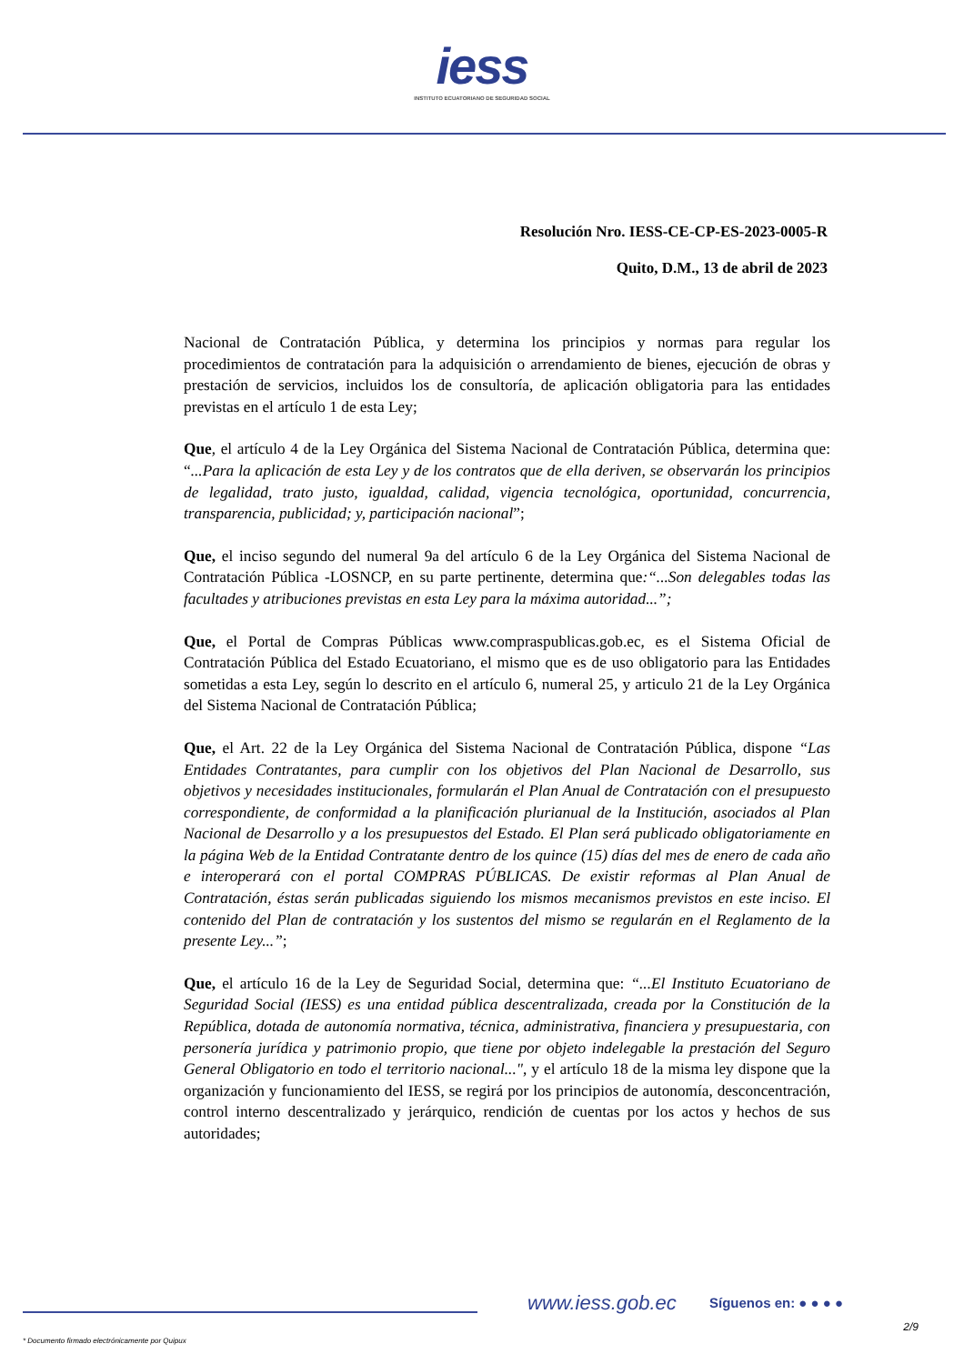iess
INSTITUTO ECUATORIANO DE SEGURIDAD SOCIAL
Resolución Nro. IESS-CE-CP-ES-2023-0005-R
Quito, D.M., 13 de abril de 2023
Nacional de Contratación Pública, y determina los principios y normas para regular los procedimientos de contratación para la adquisición o arrendamiento de bienes, ejecución de obras y prestación de servicios, incluidos los de consultoría, de aplicación obligatoria para las entidades previstas en el artículo 1 de esta Ley;
Que, el artículo 4 de la Ley Orgánica del Sistema Nacional de Contratación Pública, determina que: “...Para la aplicación de esta Ley y de los contratos que de ella deriven, se observarán los principios de legalidad, trato justo, igualdad, calidad, vigencia tecnológica, oportunidad, concurrencia, transparencia, publicidad; y, participación nacional”;
Que, el inciso segundo del numeral 9a del artículo 6 de la Ley Orgánica del Sistema Nacional de Contratación Pública -LOSNCP, en su parte pertinente, determina que:“...Son delegables todas las facultades y atribuciones previstas en esta Ley para la máxima autoridad...”;
Que, el Portal de Compras Públicas www.compraspublicas.gob.ec, es el Sistema Oficial de Contratación Pública del Estado Ecuatoriano, el mismo que es de uso obligatorio para las Entidades sometidas a esta Ley, según lo descrito en el artículo 6, numeral 25, y articulo 21 de la Ley Orgánica del Sistema Nacional de Contratación Pública;
Que, el Art. 22 de la Ley Orgánica del Sistema Nacional de Contratación Pública, dispone “Las Entidades Contratantes, para cumplir con los objetivos del Plan Nacional de Desarrollo, sus objetivos y necesidades institucionales, formularán el Plan Anual de Contratación con el presupuesto correspondiente, de conformidad a la planificación plurianual de la Institución, asociados al Plan Nacional de Desarrollo y a los presupuestos del Estado. El Plan será publicado obligatoriamente en la página Web de la Entidad Contratante dentro de los quince (15) días del mes de enero de cada año e interoperará con el portal COMPRAS PÚBLICAS. De existir reformas al Plan Anual de Contratación, éstas serán publicadas siguiendo los mismos mecanismos previstos en este inciso. El contenido del Plan de contratación y los sustentos del mismo se regularán en el Reglamento de la presente Ley...”;
Que, el artículo 16 de la Ley de Seguridad Social, determina que: “...El Instituto Ecuatoriano de Seguridad Social (IESS) es una entidad pública descentralizada, creada por la Constitución de la República, dotada de autonomía normativa, técnica, administrativa, financiera y presupuestaria, con personería jurídica y patrimonio propio, que tiene por objeto indelegable la prestación del Seguro General Obligatorio en todo el territorio nacional...", y el artículo 18 de la misma ley dispone que la organización y funcionamiento del IESS, se regirá por los principios de autonomía, desconcentración, control interno descentralizado y jerárquico, rendición de cuentas por los actos y hechos de sus autoridades;
www.iess.gob.ec Síguenos en: ● ● ● ●
2/9
* Documento firmado electrónicamente por Quipux